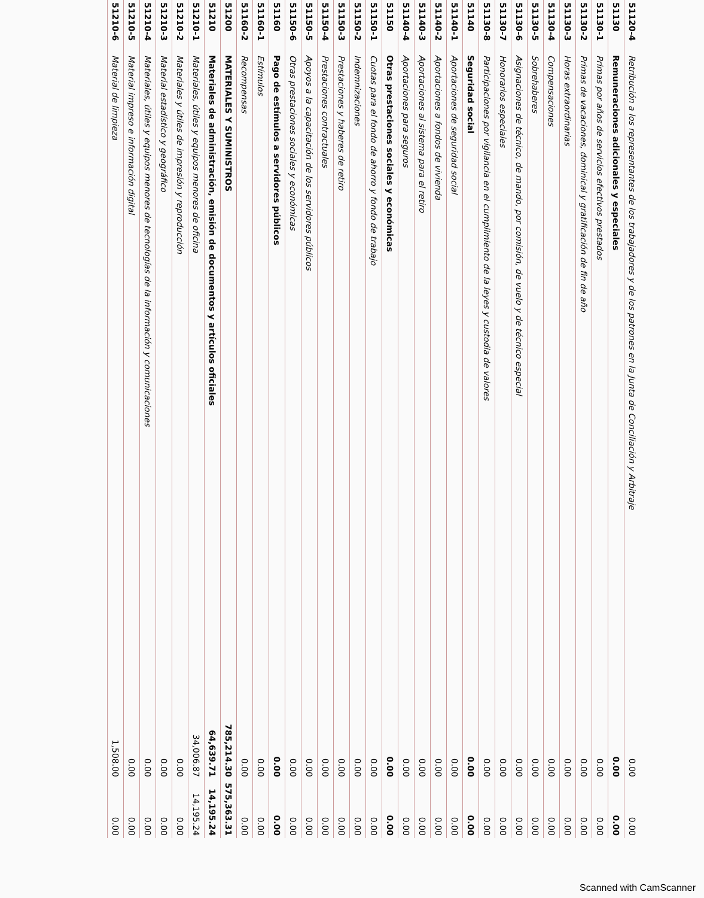| 51120-4 | Retribución a los representantes de los trabajadores y de los patrones en la Junta de Conciliación y Arbitraje | 0.00 | 0.00 |
| 51130 | Remuneraciones adicionales y especiales | 0.00 | 0.00 |
| 51130-1 | Primas por años de servicios efectivos prestados | 0.00 | 0.00 |
| 51130-2 | Primas de vacaciones, dominical y gratificación de fin de año | 0.00 | 0.00 |
| 51130-3 | Horas extraordinarias | 0.00 | 0.00 |
| 51130-4 | Compensaciones | 0.00 | 0.00 |
| 51130-5 | Sobrehaberes | 0.00 | 0.00 |
| 51130-6 | Asignaciones de técnico, de mando, por comisión, de vuelo y de técnico especial | 0.00 | 0.00 |
| 51130-7 | Honorarios especiales | 0.00 | 0.00 |
| 51130-8 | Participaciones por vigilancia en el cumplimiento de la leyes y custodia de valores | 0.00 | 0.00 |
| 51140 | Seguridad social | 0.00 | 0.00 |
| 51140-1 | Aportaciones de seguridad social | 0.00 | 0.00 |
| 51140-2 | Aportaciones a fondos de vivienda | 0.00 | 0.00 |
| 51140-3 | Aportaciones al sistema para el retiro | 0.00 | 0.00 |
| 51140-4 | Aportaciones para seguros | 0.00 | 0.00 |
| 51150 | Otras prestaciones sociales y económicas | 0.00 | 0.00 |
| 51150-1 | Cuotas para el fondo de ahorro y fondo de trabajo | 0.00 | 0.00 |
| 51150-2 | Indemnizaciones | 0.00 | 0.00 |
| 51150-3 | Prestaciones y haberes de retiro | 0.00 | 0.00 |
| 51150-4 | Prestaciones contractuales | 0.00 | 0.00 |
| 51150-5 | Apoyos a la capacitación de los servidores públicos | 0.00 | 0.00 |
| 51150-6 | Otras prestaciones sociales y económicas | 0.00 | 0.00 |
| 51160 | Pago de estímulos a servidores públicos | 0.00 | 0.00 |
| 51160-1 | Estímulos | 0.00 | 0.00 |
| 51160-2 | Recompensas | 0.00 | 0.00 |
| 51200 | MATERIALES Y SUMINISTROS | 785,214.30 | 575,363.31 |
| 51210 | Materiales de administración, emisión de documentos y artículos oficiales | 64,639.71 | 14,195.24 |
| 51210-1 | Materiales, útiles y equipos menores de oficina | 34,006.87 | 14,195.24 |
| 51210-2 | Materiales y útiles de impresión y reproducción | 0.00 | 0.00 |
| 51210-3 | Material estadístico y geográfico | 0.00 | 0.00 |
| 51210-4 | Materiales, útiles y equipos menores de tecnologías de la información y comunicaciones | 0.00 | 0.00 |
| 51210-5 | Material impreso e información digital | 0.00 | 0.00 |
| 51210-6 | Material de limpieza | 1,508.00 | 0.00 |
Scanned with CamScanner